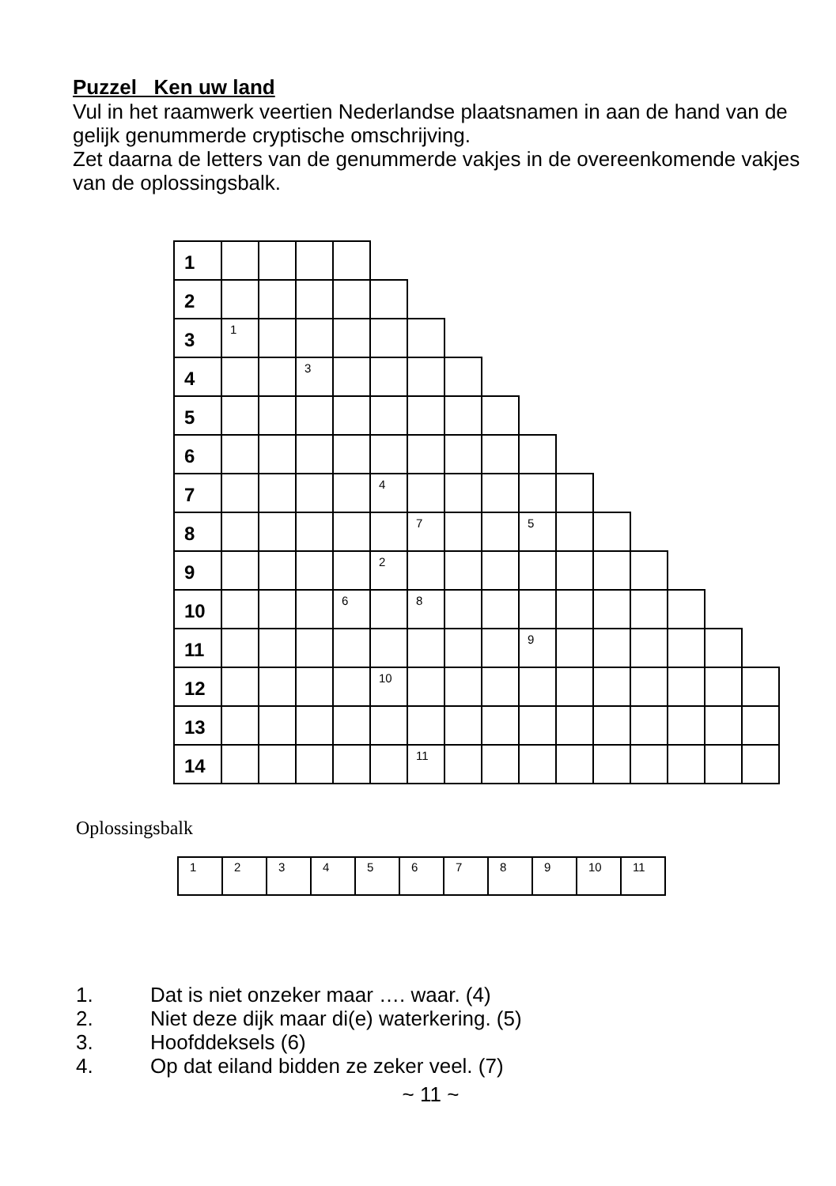Puzzel Ken uw land
Vul in het raamwerk veertien Nederlandse plaatsnamen in aan de hand van de gelijk genummerde cryptische omschrijving.
Zet daarna de letters van de genummerde vakjes in de overeenkomende vakjes van de oplossingsbalk.
| 1 | | | | | | | | | | | | | | | |
| 2 | | | | | | | | | | | | | | | |
| 3 | 1 | | | | | | | | | | | | | | |
| 4 | | | 3 | | | | | | | | | | | | |
| 5 | | | | | | | | | | | | | | | |
| 6 | | | | | | | | | | | | | | | |
| 7 | | | | | 4 | | | | | | | | | | |
| 8 | | | | | | 7 | | | 5 | | | | | | |
| 9 | | | | | 2 | | | | | | | | | | |
| 10 | | | | 6 | | 8 | | | | | | | | | |
| 11 | | | | | | | | | 9 | | | | | | |
| 12 | | | | | 10 | | | | | | | | | | |
| 13 | | | | | | | | | | | | | | | |
| 14 | | | | | | 11 | | | | | | | | | |
Oplossingsbalk
| 1 | 2 | 3 | 4 | 5 | 6 | 7 | 8 | 9 | 10 | 11 |
1. Dat is niet onzeker maar …. waar. (4)
2. Niet deze dijk maar di(e) waterkering. (5)
3. Hoofddeksels (6)
4. Op dat eiland bidden ze zeker veel. (7)
~ 11 ~